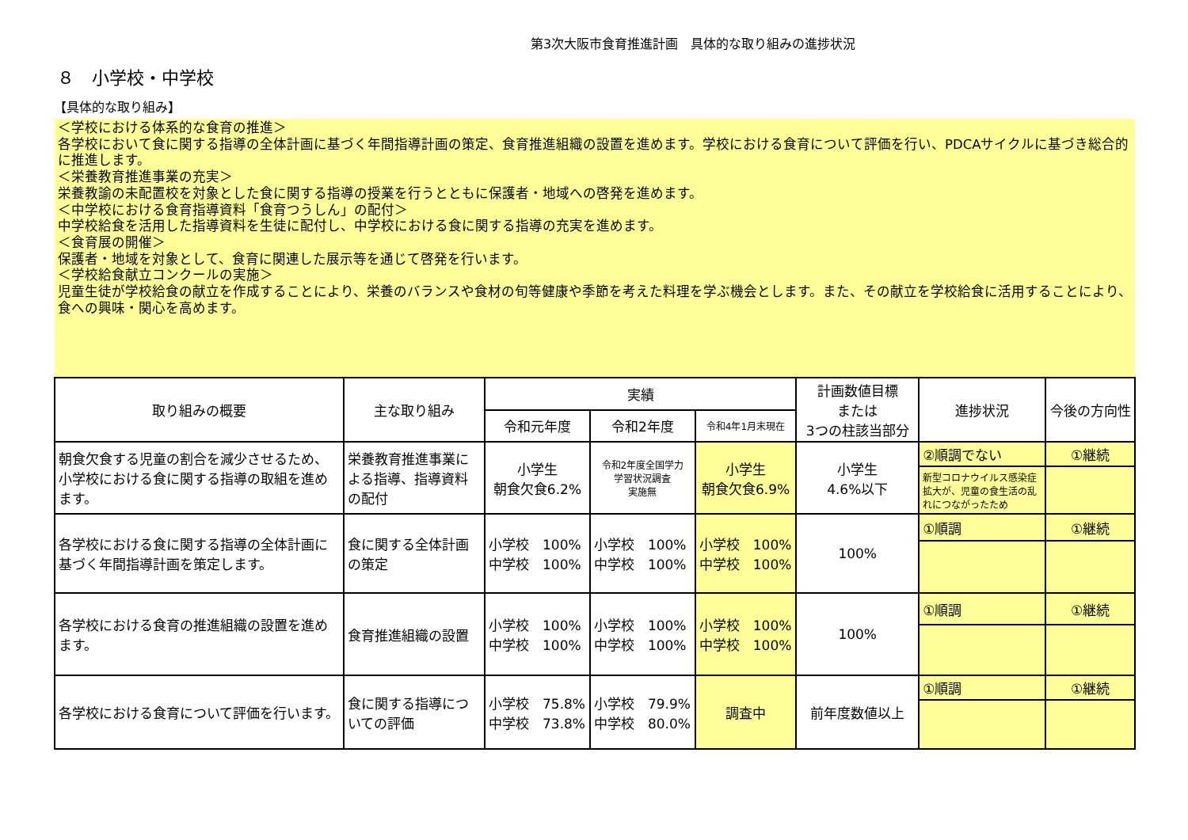第3次大阪市食育推進計画　具体的な取り組みの進捗状況
８　小学校・中学校
【具体的な取り組み】
＜学校における体系的な食育の推進＞
各学校において食に関する指導の全体計画に基づく年間指導計画の策定、食育推進組織の設置を進めます。学校における食育について評価を行い、PDCAサイクルに基づき総合的に推進します。
＜栄養教育推進事業の充実＞
栄養教諭の未配置校を対象とした食に関する指導の授業を行うとともに保護者・地域への啓発を進めます。
＜中学校における食育指導資料「食育つうしん」の配付＞
中学校給食を活用した指導資料を生徒に配付し、中学校における食に関する指導の充実を進めます。
＜食育展の開催＞
保護者・地域を対象として、食育に関連した展示等を通じて啓発を行います。
＜学校給食献立コンクールの実施＞
児童生徒が学校給食の献立を作成することにより、栄養のバランスや食材の旬等健康や季節を考えた料理を学ぶ機会とします。また、その献立を学校給食に活用することにより、食への興味・関心を高めます。
| 取り組みの概要 | 主な取り組み | 実績 | | | 計画数値目標 または 3つの柱該当部分 | 進捗状況 | 今後の方向性 |
| --- | --- | --- | --- | --- | --- | --- | --- |
| | | 令和元年度 | 令和2年度 | 令和4年1月末現在 | | | |
| 朝食欠食する児童の割合を減少させるため、小学校における食に関する指導の取組を進めます。 | 栄養教育推進事業による指導、指導資料の配付 | 小学生 朝食欠食6.2% | 令和2年度全国学力 学習状況調査 実施無 | 小学生 朝食欠食6.9% | 小学生 4.6%以下 | ②順調でない | ①継続 |
| | | | | | | 新型コロナウイルス感染症拡大が、児童の食生活の乱れにつながったため | |
| 各学校における食に関する指導の全体計画に基づく年間指導計画を策定します。 | 食に関する全体計画の策定 | 小学校 100% 中学校 100% | 小学校 100% 中学校 100% | 小学校 100% 中学校 100% | 100% | ①順調 | ①継続 |
| 各学校における食育の推進組織の設置を進めます。 | 食育推進組織の設置 | 小学校 100% 中学校 100% | 小学校 100% 中学校 100% | 小学校 100% 中学校 100% | 100% | ①順調 | ①継続 |
| 各学校における食育について評価を行います。 | 食に関する指導についての評価 | 小学校 75.8% 中学校 73.8% | 小学校 79.9% 中学校 80.0% | 調査中 | 前年度数値以上 | ①順調 | ①継続 |